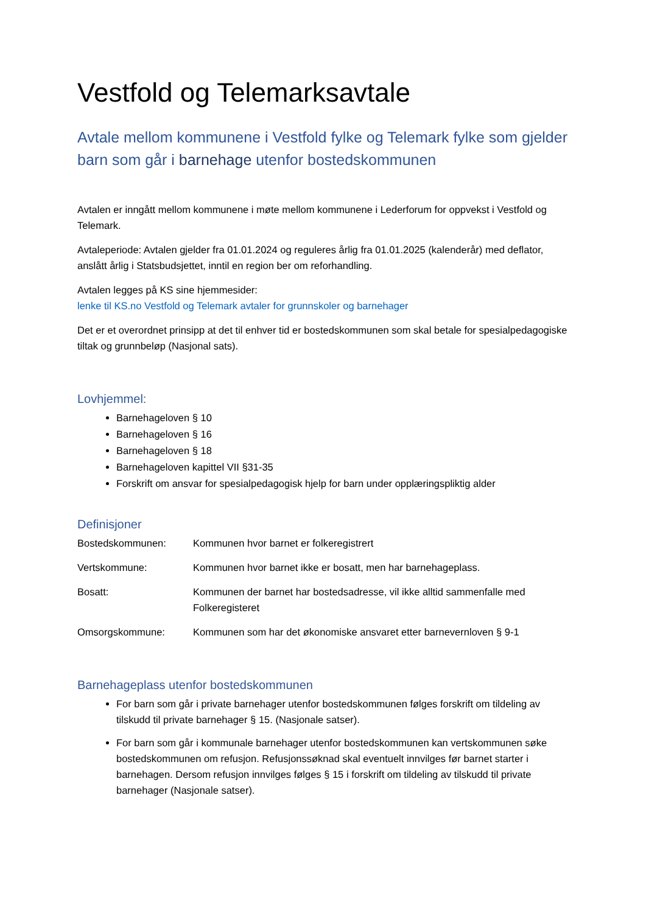Vestfold og Telemarksavtale
Avtale mellom kommunene i Vestfold fylke og Telemark fylke som gjelder barn som går i barnehage utenfor bostedskommunen
Avtalen er inngått mellom kommunene i møte mellom kommunene i Lederforum for oppvekst i Vestfold og Telemark.
Avtaleperiode: Avtalen gjelder fra 01.01.2024 og reguleres årlig fra 01.01.2025 (kalenderår) med deflator, anslått årlig i Statsbudsjettet, inntil en region ber om reforhandling.
Avtalen legges på KS sine hjemmesider:
lenke til KS.no Vestfold og Telemark avtaler for grunnskoler og barnehager
Det er et overordnet prinsipp at det til enhver tid er bostedskommunen som skal betale for spesialpedagogiske tiltak og grunnbeløp (Nasjonal sats).
Lovhjemmel:
Barnehageloven § 10
Barnehageloven § 16
Barnehageloven § 18
Barnehageloven kapittel VII §31-35
Forskrift om ansvar for spesialpedagogisk hjelp for barn under opplæringspliktig alder
Definisjoner
Bostedskommunen: Kommunen hvor barnet er folkeregistrert
Vertskommune: Kommunen hvor barnet ikke er bosatt, men har barnehageplass.
Bosatt: Kommunen der barnet har bostedsadresse, vil ikke alltid sammenfalle med Folkeregisteret
Omsorgskommune: Kommunen som har det økonomiske ansvaret etter barnevernloven § 9-1
Barnehageplass utenfor bostedskommunen
For barn som går i private barnehager utenfor bostedskommunen følges forskrift om tildeling av tilskudd til private barnehager § 15. (Nasjonale satser).
For barn som går i kommunale barnehager utenfor bostedskommunen kan vertskommunen søke bostedskommunen om refusjon. Refusjonssøknad skal eventuelt innvilges før barnet starter i barnehagen. Dersom refusjon innvilges følges § 15 i forskrift om tildeling av tilskudd til private barnehager (Nasjonale satser).